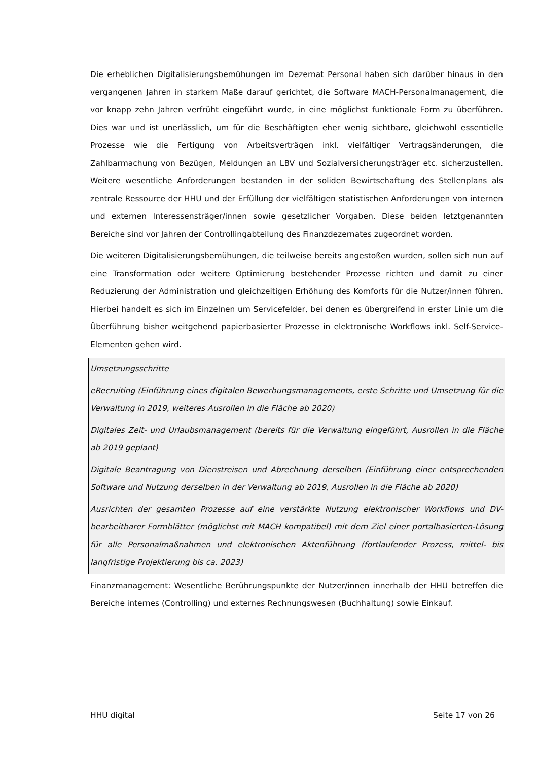Die erheblichen Digitalisierungsbemühungen im Dezernat Personal haben sich darüber hinaus in den vergangenen Jahren in starkem Maße darauf gerichtet, die Software MACH-Personalmanagement, die vor knapp zehn Jahren verfrüht eingeführt wurde, in eine möglichst funktionale Form zu überführen. Dies war und ist unerlässlich, um für die Beschäftigten eher wenig sichtbare, gleichwohl essentielle Prozesse wie die Fertigung von Arbeitsverträgen inkl. vielfältiger Vertragsänderungen, die Zahlbarmachung von Bezügen, Meldungen an LBV und Sozialversicherungsträger etc. sicherzustellen. Weitere wesentliche Anforderungen bestanden in der soliden Bewirtschaftung des Stellenplans als zentrale Ressource der HHU und der Erfüllung der vielfältigen statistischen Anforderungen von internen und externen Interessensträger/innen sowie gesetzlicher Vorgaben. Diese beiden letztgenannten Bereiche sind vor Jahren der Controllingabteilung des Finanzdezernates zugeordnet worden.
Die weiteren Digitalisierungsbemühungen, die teilweise bereits angestoßen wurden, sollen sich nun auf eine Transformation oder weitere Optimierung bestehender Prozesse richten und damit zu einer Reduzierung der Administration und gleichzeitigen Erhöhung des Komforts für die Nutzer/innen führen. Hierbei handelt es sich im Einzelnen um Servicefelder, bei denen es übergreifend in erster Linie um die Überführung bisher weitgehend papierbasierter Prozesse in elektronische Workflows inkl. Self-Service-Elementen gehen wird.
Umsetzungsschritte
eRecruiting (Einführung eines digitalen Bewerbungsmanagements, erste Schritte und Umsetzung für die Verwaltung in 2019, weiteres Ausrollen in die Fläche ab 2020)
Digitales Zeit- und Urlaubsmanagement (bereits für die Verwaltung eingeführt, Ausrollen in die Fläche ab 2019 geplant)
Digitale Beantragung von Dienstreisen und Abrechnung derselben (Einführung einer entsprechenden Software und Nutzung derselben in der Verwaltung ab 2019, Ausrollen in die Fläche ab 2020)
Ausrichten der gesamten Prozesse auf eine verstärkte Nutzung elektronischer Workflows und DV-bearbeitbarer Formblätter (möglichst mit MACH kompatibel) mit dem Ziel einer portalbasierten-Lösung für alle Personalmaßnahmen und elektronischen Aktenführung (fortlaufender Prozess, mittel- bis langfristige Projektierung bis ca. 2023)
Finanzmanagement: Wesentliche Berührungspunkte der Nutzer/innen innerhalb der HHU betreffen die Bereiche internes (Controlling) und externes Rechnungswesen (Buchhaltung) sowie Einkauf.
HHU digital Seite 17 von 26